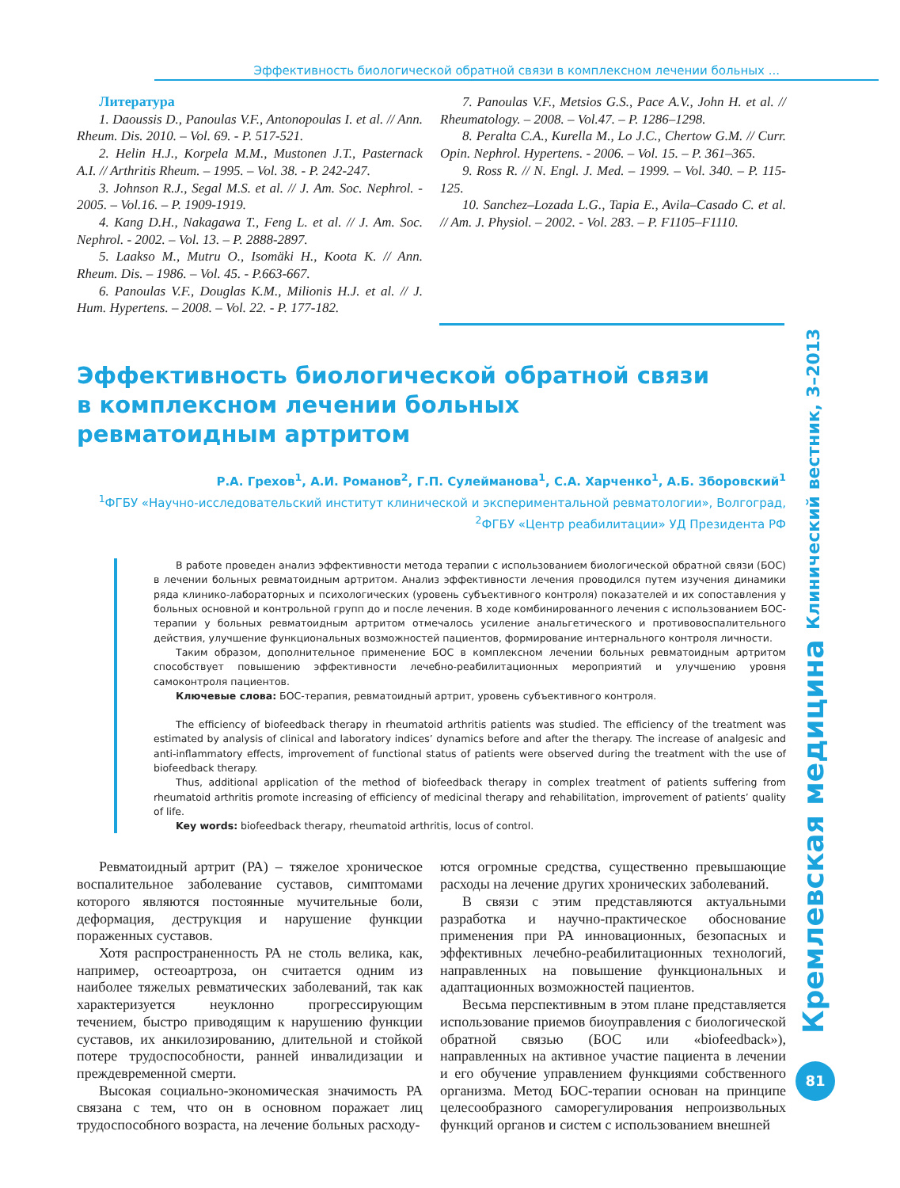Эффективность биологической обратной связи в комплексном лечении больных ...
Литература
1. Daoussis D., Panoulas V.F., Antonopoulas I. et al. // Ann. Rheum. Dis. 2010. – Vol. 69. - P. 517-521.
2. Helin H.J., Korpela M.M., Mustonen J.T., Pasternack A.I. // Arthritis Rheum. – 1995. – Vol. 38. - P. 242-247.
3. Johnson R.J., Segal M.S. et al. // J. Am. Soc. Nephrol. - 2005. – Vol.16. – P. 1909-1919.
4. Kang D.H., Nakagawa T., Feng L. et al. // J. Am. Soc. Nephrol. - 2002. – Vol. 13. – P. 2888-2897.
5. Laakso M., Mutru O., Isomäki H., Koota K. // Ann. Rheum. Dis. – 1986. – Vol. 45. - P.663-667.
6. Panoulas V.F., Douglas K.M., Milionis H.J. et al. // J. Hum. Hypertens. – 2008. – Vol. 22. - P. 177-182.
7. Panoulas V.F., Metsios G.S., Pace A.V., John H. et al. // Rheumatology. – 2008. – Vol.47. – P. 1286–1298.
8. Peralta C.A., Kurella M., Lo J.C., Chertow G.M. // Curr. Opin. Nephrol. Hypertens. - 2006. – Vol. 15. – P. 361–365.
9. Ross R. // N. Engl. J. Med. – 1999. – Vol. 340. – P. 115-125.
10. Sanchez–Lozada L.G., Tapia E., Avila–Casado C. et al. // Am. J. Physiol. – 2002. - Vol. 283. – P. F1105–F1110.
Эффективность биологической обратной связи
в комплексном лечении больных
ревматоидным артритом
Р.А. Грехов<sup>1</sup>, А.И. Романов<sup>2</sup>, Г.П. Сулейманова<sup>1</sup>, С.А. Харченко<sup>1</sup>, А.Б. Зборовский<sup>1</sup>
<sup>1</sup> ФГБУ «Научно-исследовательский институт клинической и экспериментальной ревматологии», Волгоград,
<sup>2</sup> ФГБУ «Центр реабилитации» УД Президента РФ
В работе проведен анализ эффективности метода терапии с использованием биологической обратной связи (БОС) в лечении больных ревматоидным артритом. Анализ эффективности лечения проводился путем изучения динамики ряда клинико-лабораторных и психологических (уровень субъективного контроля) показателей и их сопоставления у больных основной и контрольной групп до и после лечения. В ходе комбинированного лечения с использованием БОС-терапии у больных ревматоидным артритом отмечалось усиление анальгетического и противовоспалительного действия, улучшение функциональных возможностей пациентов, формирование интернального контроля личности.
Таким образом, дополнительное применение БОС в комплексном лечении больных ревматоидным артритом способствует повышению эффективности лечебно-реабилитационных мероприятий и улучшению уровня самоконтроля пациентов.
Ключевые слова: БОС-терапия, ревматоидный артрит, уровень субъективного контроля.
The efficiency of biofeedback therapy in rheumatoid arthritis patients was studied. The efficiency of the treatment was estimated by analysis of clinical and laboratory indices’ dynamics before and after the therapy. The increase of analgesic and anti-inflammatory effects, improvement of functional status of patients were observed during the treatment with the use of biofeedback therapy.
Thus, additional application of the method of biofeedback therapy in complex treatment of patients suffering from rheumatoid arthritis promote increasing of efficiency of medicinal therapy and rehabilitation, improvement of patients’ quality of life.
Key words: biofeedback therapy, rheumatoid arthritis, locus of control.
Ревматоидный артрит (РА) – тяжелое хроническое воспалительное заболевание суставов, симптомами которого являются постоянные мучительные боли, деформация, деструкция и нарушение функции пораженных суставов.
Хотя распространенность РА не столь велика, как, например, остеоартроза, он считается одним из наиболее тяжелых ревматических заболеваний, так как характеризуется неуклонно прогрессирующим течением, быстро приводящим к нарушению функции суставов, их анкилозированию, длительной и стойкой потере трудоспособности, ранней инвалидизации и преждевременной смерти.
Высокая социально-экономическая значимость РА связана с тем, что он в основном поражает лиц трудоспособного возраста, на лечение больных расходу-
ются огромные средства, существенно превышающие расходы на лечение других хронических заболеваний.
В связи с этим представляются актуальными разработка и научно-практическое обоснование применения при РА инновационных, безопасных и эффективных лечебно-реабилитационных технологий, направленных на повышение функциональных и адаптационных возможностей пациентов.
Весьма перспективным в этом плане представляется использование приемов биоуправления с биологической обратной связью (БОС или «biofeedback»), направленных на активное участие пациента в лечении и его обучение управлением функциями собственного организма. Метод БОС-терапии основан на принципе целесообразного саморегулирования непроизвольных функций органов и систем с использованием внешней
Кремлевская медицина Клинический вестник, 3–2013
81